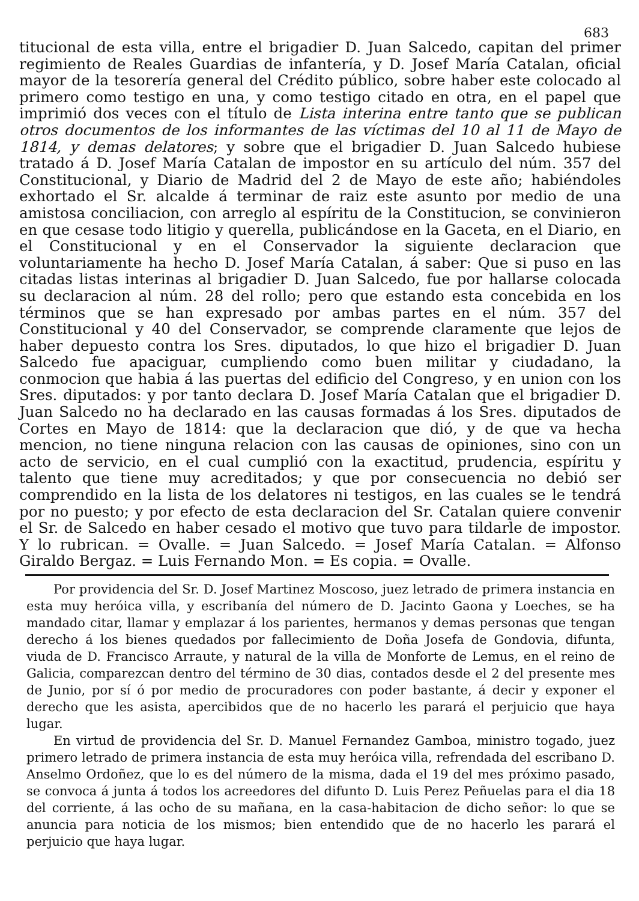683
titucional de esta villa, entre el brigadier D. Juan Salcedo, capitan del primer regimiento de Reales Guardias de infantería, y D. Josef María Catalan, oficial mayor de la tesorería general del Crédito público, sobre haber este colocado al primero como testigo en una, y como testigo citado en otra, en el papel que imprimió dos veces con el título de Lista interina entre tanto que se publican otros documentos de los informantes de las víctimas del 10 al 11 de Mayo de 1814, y demas delatores; y sobre que el brigadier D. Juan Salcedo hubiese tratado á D. Josef María Catalan de impostor en su artículo del núm. 357 del Constitucional, y Diario de Madrid del 2 de Mayo de este año; habiéndoles exhortado el Sr. alcalde á terminar de raiz este asunto por medio de una amistosa conciliacion, con arreglo al espíritu de la Constitucion, se convinieron en que cesase todo litigio y querella, publicándose en la Gaceta, en el Diario, en el Constitucional y en el Conservador la siguiente declaracion que voluntariamente ha hecho D. Josef María Catalan, á saber: Que si puso en las citadas listas interinas al brigadier D. Juan Salcedo, fue por hallarse colocada su declaracion al núm. 28 del rollo; pero que estando esta concebida en los términos que se han expresado por ambas partes en el núm. 357 del Constitucional y 40 del Conservador, se comprende claramente que lejos de haber depuesto contra los Sres. diputados, lo que hizo el brigadier D. Juan Salcedo fue apaciguar, cumpliendo como buen militar y ciudadano, la conmocion que habia á las puertas del edificio del Congreso, y en union con los Sres. diputados: y por tanto declara D. Josef María Catalan que el brigadier D. Juan Salcedo no ha declarado en las causas formadas á los Sres. diputados de Cortes en Mayo de 1814: que la declaracion que dió, y de que va hecha mencion, no tiene ninguna relacion con las causas de opiniones, sino con un acto de servicio, en el cual cumplió con la exactitud, prudencia, espíritu y talento que tiene muy acreditados; y que por consecuencia no debió ser comprendido en la lista de los delatores ni testigos, en las cuales se le tendrá por no puesto; y por efecto de esta declaracion del Sr. Catalan quiere convenir el Sr. de Salcedo en haber cesado el motivo que tuvo para tildarle de impostor. Y lo rubrican. = Ovalle. = Juan Salcedo. = Josef María Catalan. = Alfonso Giraldo Bergaz. = Luis Fernando Mon. = Es copia. = Ovalle.
Por providencia del Sr. D. Josef Martinez Moscoso, juez letrado de primera instancia en esta muy heróica villa, y escribanía del número de D. Jacinto Gaona y Loeches, se ha mandado citar, llamar y emplazar á los parientes, hermanos y demas personas que tengan derecho á los bienes quedados por fallecimiento de Doña Josefa de Gondovia, difunta, viuda de D. Francisco Arraute, y natural de la villa de Monforte de Lemus, en el reino de Galicia, comparezcan dentro del término de 30 dias, contados desde el 2 del presente mes de Junio, por sí ó por medio de procuradores con poder bastante, á decir y exponer el derecho que les asista, apercibidos que de no hacerlo les parará el perjuicio que haya lugar.
En virtud de providencia del Sr. D. Manuel Fernandez Gamboa, ministro togado, juez primero letrado de primera instancia de esta muy heróica villa, refrendada del escribano D. Anselmo Ordoñez, que lo es del número de la misma, dada el 19 del mes próximo pasado, se convoca á junta á todos los acreedores del difunto D. Luis Perez Peñuelas para el dia 18 del corriente, á las ocho de su mañana, en la casa-habitacion de dicho señor: lo que se anuncia para noticia de los mismos; bien entendido que de no hacerlo les parará el perjuicio que haya lugar.